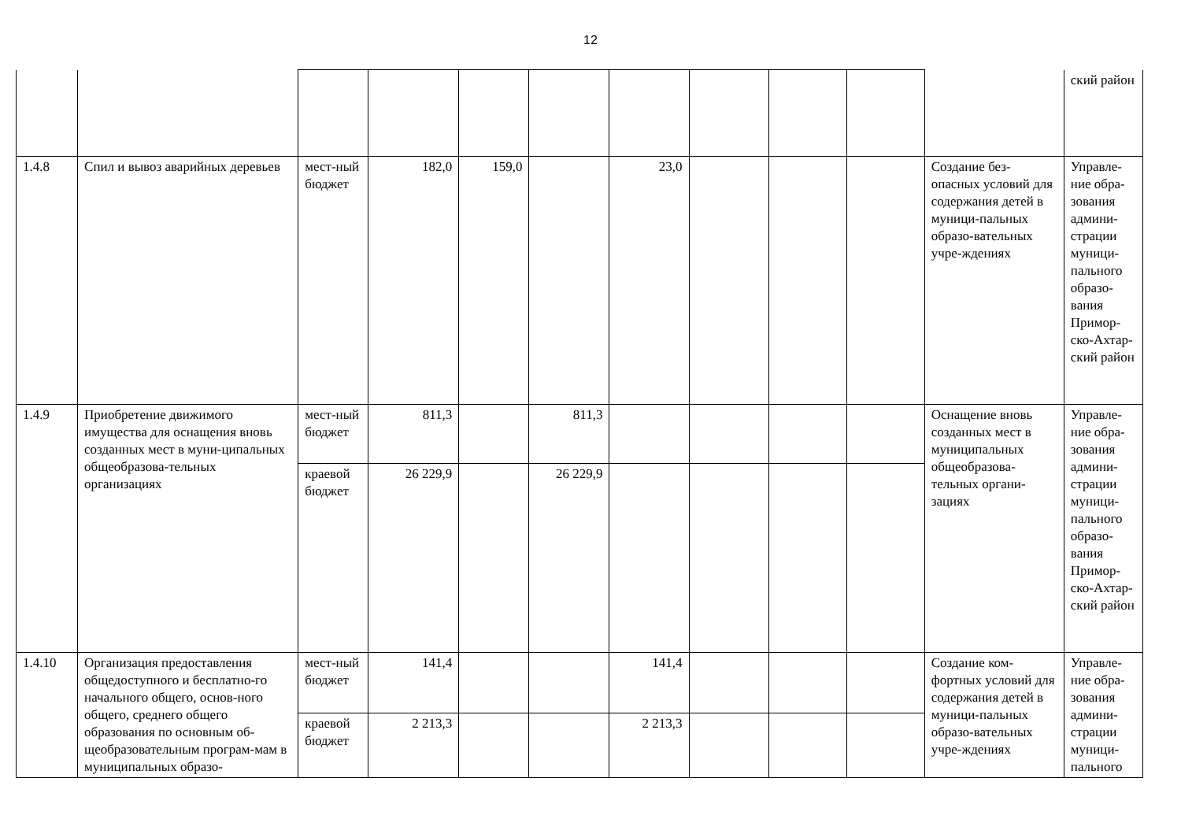12
| | | | | | | | | | | | ский район |
| 1.4.8 | Спил и вывоз аварийных деревьев | мест-ный бюджет | 182,0 | 159,0 | | 23,0 | | | | Создание без-опасных условий для содержания детей в муници-пальных образо-вательных учре-ждениях | Управле-ние обра-зования админи-страции муници-пального образо-вания Примор-ско-Ахтар-ский район |
| 1.4.9 | Приобретение движимого имущества для оснащения вновь созданных мест в муни-ципальных общеобразова-тельных организациях | мест-ный бюджет | 811,3 | | 811,3 | | | | | Оснащение вновь созданных мест в муниципальных общеобразова-тельных органи-зациях | Управле-ние обра-зования админи-страции муници-пального образо-вания Примор-ско-Ахтар-ский район |
| | | краевой бюджет | 26 229,9 | | 26 229,9 | | | | | | |
| 1.4.10 | Организация предоставления общедоступного и бесплатно-го начального общего, основ-ного общего, среднего общего образования по основным об-щеобразовательным програм-мам в муниципальных образо- | мест-ный бюджет | 141,4 | | | 141,4 | | | | Создание ком-фортных условий для содержания детей в муници-пальных образо-вательных учре-ждениях | Управле-ние обра-зования админи-страции муници-пального |
| | | краевой бюджет | 2 213,3 | | | 2 213,3 | | | | | |